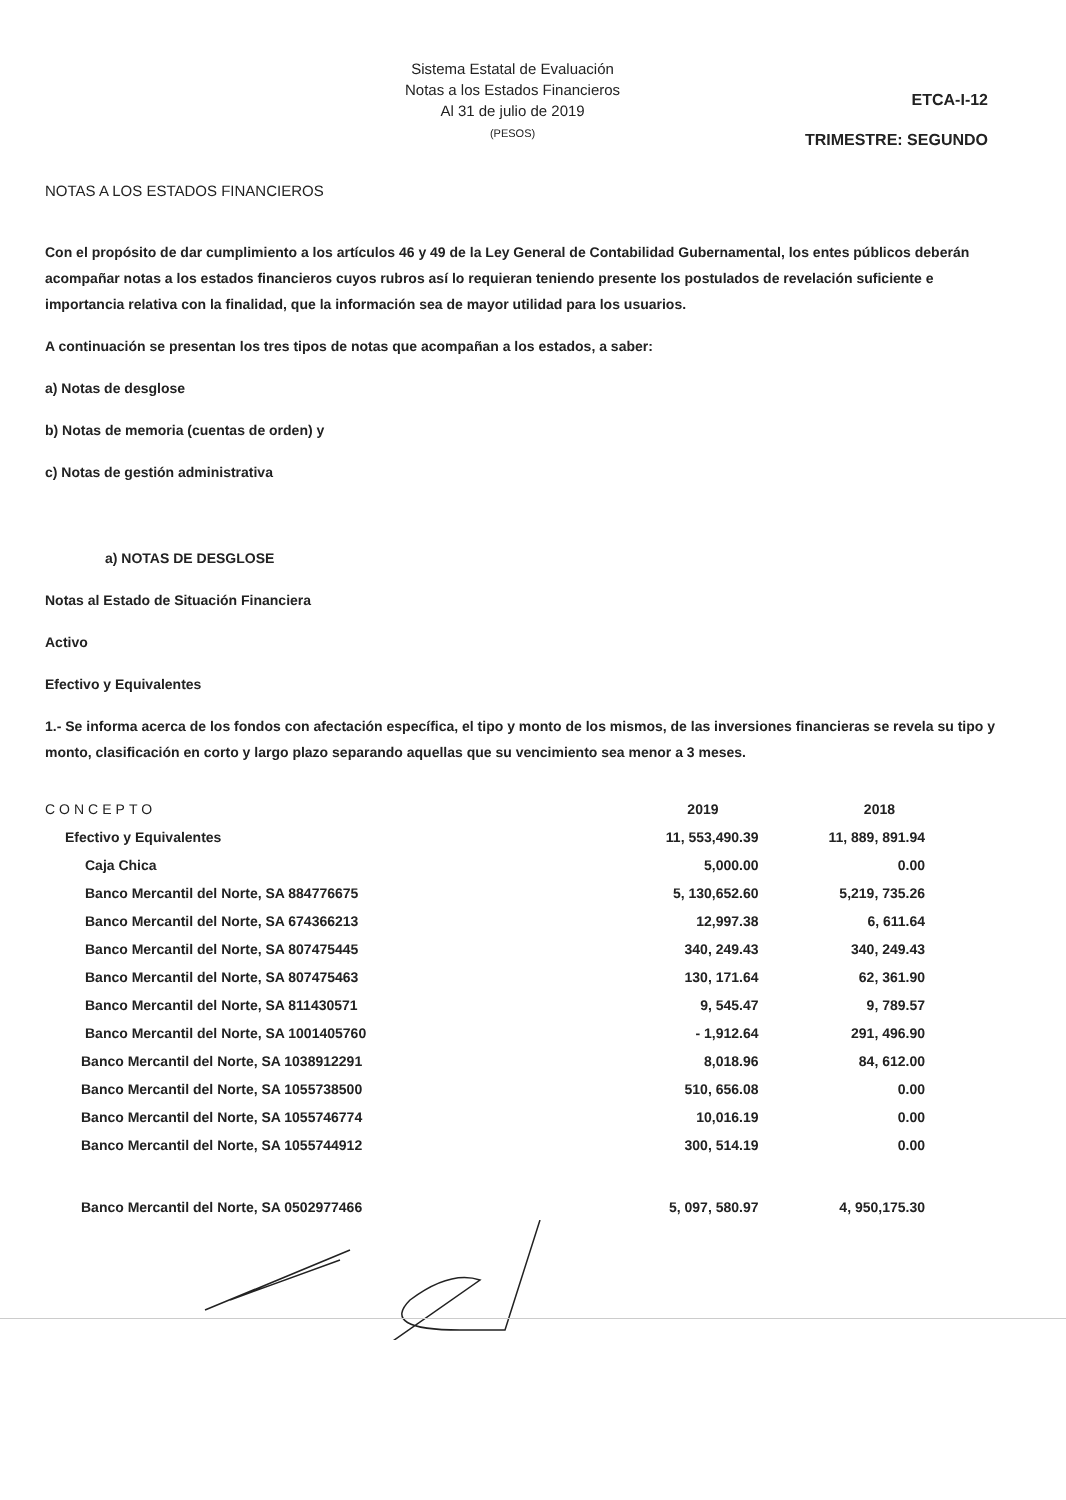Sistema Estatal de Evaluación
Notas a los Estados Financieros
Al 31 de julio de 2019
(PESOS)
ETCA-I-12
TRIMESTRE: SEGUNDO
NOTAS A LOS ESTADOS FINANCIEROS
Con el propósito de dar cumplimiento a los artículos 46 y 49 de la Ley General de Contabilidad Gubernamental, los entes públicos deberán acompañar notas a los estados financieros cuyos rubros así lo requieran teniendo presente los postulados de revelación suficiente e importancia relativa con la finalidad, que la información sea de mayor utilidad para los usuarios.
A continuación se presentan los tres tipos de notas que acompañan a los estados, a saber:
a) Notas de desglose
b) Notas de memoria (cuentas de orden) y
c) Notas de gestión administrativa
a) NOTAS DE DESGLOSE
Notas al Estado de Situación Financiera
Activo
Efectivo y Equivalentes
1.- Se informa acerca de los fondos con afectación específica, el tipo y monto de los mismos, de las inversiones financieras se revela su tipo y monto, clasificación en corto y largo plazo separando aquellas que su vencimiento sea menor a 3 meses.
| CONCEPTO | 2019 | 2018 |
| --- | --- | --- |
| Efectivo y Equivalentes | 11, 553,490.39 | 11, 889, 891.94 |
| Caja Chica | 5,000.00 | 0.00 |
| Banco Mercantil del Norte, SA 884776675 | 5, 130,652.60 | 5,219, 735.26 |
| Banco Mercantil del Norte, SA 674366213 | 12,997.38 | 6, 611.64 |
| Banco Mercantil del Norte, SA 807475445 | 340, 249.43 | 340, 249.43 |
| Banco Mercantil del Norte, SA 807475463 | 130, 171.64 | 62, 361.90 |
| Banco Mercantil del Norte, SA 811430571 | 9, 545.47 | 9, 789.57 |
| Banco Mercantil del Norte, SA 1001405760 | - 1,912.64 | 291, 496.90 |
| Banco Mercantil del Norte, SA 1038912291 | 8,018.96 | 84, 612.00 |
| Banco Mercantil del Norte, SA 1055738500 | 510, 656.08 | 0.00 |
| Banco Mercantil del Norte, SA 1055746774 | 10,016.19 | 0.00 |
| Banco Mercantil del Norte, SA 1055744912 | 300, 514.19 | 0.00 |
| Banco Mercantil del Norte, SA 0502977466 | 5, 097, 580.97 | 4, 950,175.30 |